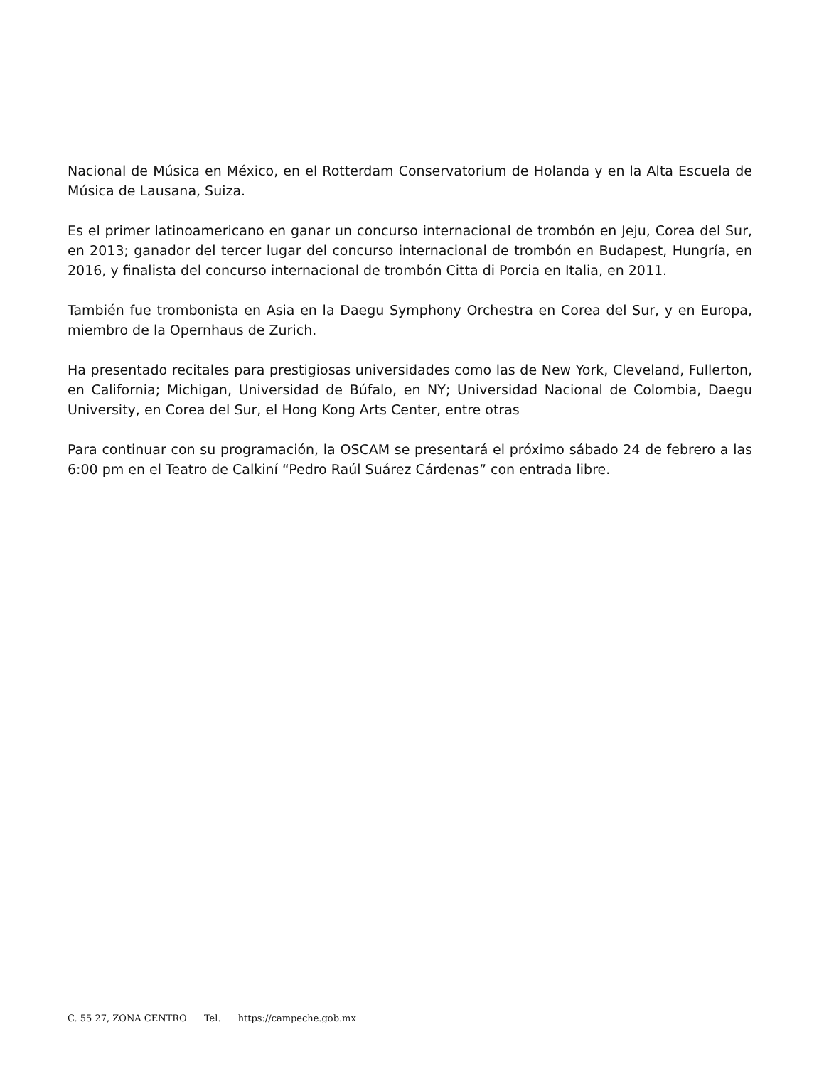Nacional de Música en México, en el Rotterdam Conservatorium de Holanda y en la Alta Escuela de Música de Lausana, Suiza.
Es el primer latinoamericano en ganar un concurso internacional de trombón en Jeju, Corea del Sur, en 2013; ganador del tercer lugar del concurso internacional de trombón en Budapest, Hungría, en 2016, y finalista del concurso internacional de trombón Citta di Porcia en Italia, en 2011.
También fue trombonista en Asia en la Daegu Symphony Orchestra en Corea del Sur, y en Europa, miembro de la Opernhaus de Zurich.
Ha presentado recitales para prestigiosas universidades como las de New York, Cleveland, Fullerton, en California; Michigan, Universidad de Búfalo, en NY; Universidad Nacional de Colombia, Daegu University, en Corea del Sur, el Hong Kong Arts Center, entre otras
Para continuar con su programación, la OSCAM se presentará el próximo sábado 24 de febrero a las 6:00 pm en el Teatro de Calkiní “Pedro Raúl Suárez Cárdenas” con entrada libre.
C. 55 27, ZONA CENTRO Tel. https://campeche.gob.mx